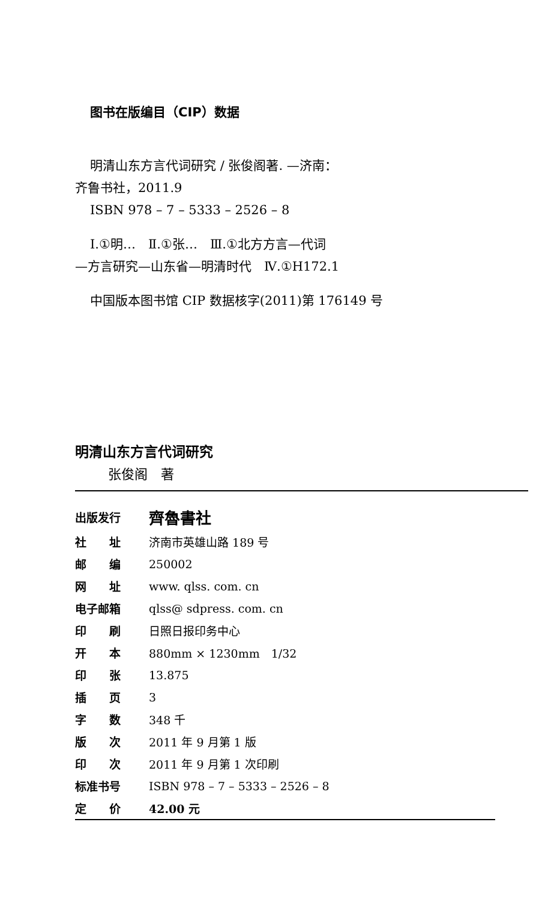图书在版编目（CIP）数据
明清山东方言代词研究 / 张俊阁著. —济南：
齐鲁书社，2011.9
ISBN 978 – 7 – 5333 – 2526 – 8
Ⅰ.①明…　Ⅱ.①张…　Ⅲ.①北方方言—代词
—方言研究—山东省—明清时代　Ⅳ.①H172.1
中国版本图书馆 CIP 数据核字(2011)第 176149 号
明清山东方言代词研究
张俊阁　著
| 出版发行 | 齊魯書社 |
| 社 址 | 济南市英雄山路 189 号 |
| 邮 编 | 250002 |
| 网 址 | www. qlss. com. cn |
| 电子邮箱 | qlss@ sdpress. com. cn |
| 印 刷 | 日照日报印务中心 |
| 开 本 | 880mm × 1230mm 1/32 |
| 印 张 | 13.875 |
| 插 页 | 3 |
| 字 数 | 348 千 |
| 版 次 | 2011 年 9 月第 1 版 |
| 印 次 | 2011 年 9 月第 1 次印刷 |
| 标准书号 | ISBN 978 – 7 – 5333 – 2526 – 8 |
| 定 价 | 42.00 元 |